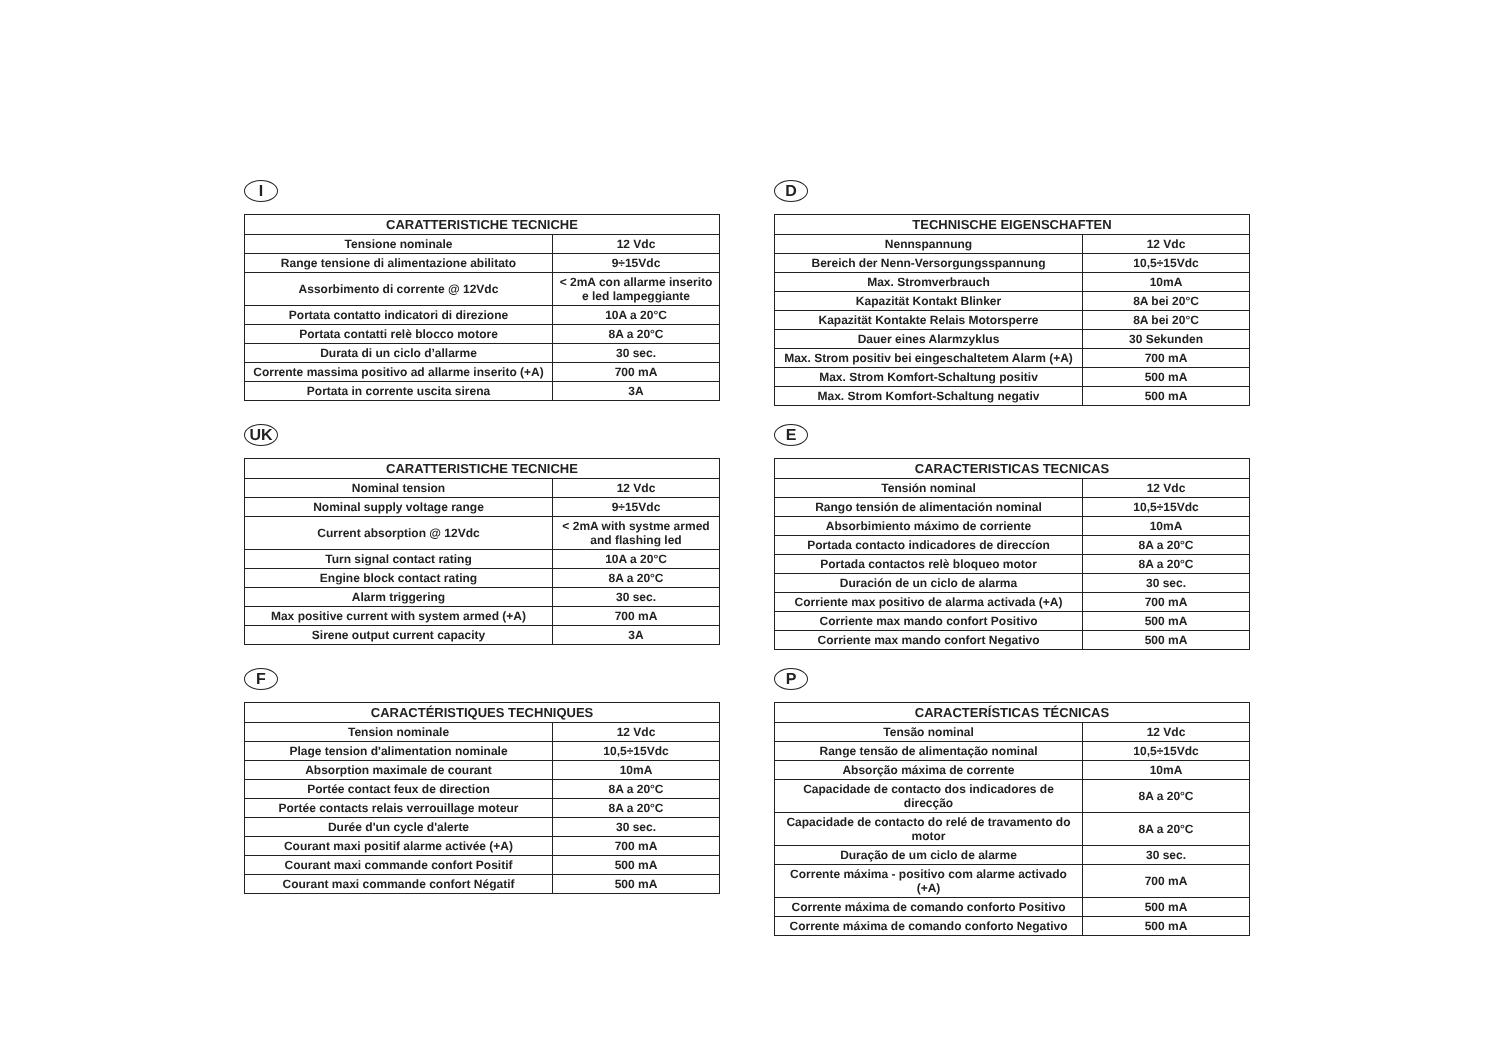I
| CARATTERISTICHE TECNICHE | |
| --- | --- |
| Tensione nominale | 12 Vdc |
| Range tensione di alimentazione abilitato | 9÷15Vdc |
| Assorbimento di corrente @ 12Vdc | < 2mA con allarme inserito e led lampeggiante |
| Portata contatto indicatori di direzione | 10A a 20°C |
| Portata contatti relè blocco motore | 8A a 20°C |
| Durata di un ciclo d’allarme | 30 sec. |
| Corrente massima positivo ad allarme inserito (+A) | 700 mA |
| Portata in corrente uscita sirena | 3A |
D
| TECHNISCHE EIGENSCHAFTEN | |
| --- | --- |
| Nennspannung | 12 Vdc |
| Bereich der Nenn-Versorgungsspannung | 10,5÷15Vdc |
| Max. Stromverbrauch | 10mA |
| Kapazität Kontakt Blinker | 8A bei 20°C |
| Kapazität Kontakte Relais Motorsperre | 8A bei 20°C |
| Dauer eines Alarmzyklus | 30 Sekunden |
| Max. Strom positiv bei eingeschaltetem Alarm (+A) | 700 mA |
| Max. Strom Komfort-Schaltung positiv | 500 mA |
| Max. Strom Komfort-Schaltung negativ | 500 mA |
UK
| CARATTERISTICHE TECNICHE | |
| --- | --- |
| Nominal tension | 12 Vdc |
| Nominal supply voltage range | 9÷15Vdc |
| Current absorption @ 12Vdc | < 2mA with systme armed and flashing led |
| Turn signal contact rating | 10A a 20°C |
| Engine block contact rating | 8A a 20°C |
| Alarm triggering | 30 sec. |
| Max positive current with system armed (+A) | 700 mA |
| Sirene output current capacity | 3A |
E
| CARACTERISTICAS TECNICAS | |
| --- | --- |
| Tensión nominal | 12 Vdc |
| Rango tensión de alimentación nominal | 10,5÷15Vdc |
| Absorbimiento máximo de corriente | 10mA |
| Portada contacto indicadores de direccíon | 8A a 20°C |
| Portada contactos relè bloqueo motor | 8A a 20°C |
| Duración de un ciclo de alarma | 30 sec. |
| Corriente max positivo de alarma activada (+A) | 700 mA |
| Corriente max mando confort Positivo | 500 mA |
| Corriente max mando confort Negativo | 500 mA |
F
| CARACTÉRISTIQUES TECHNIQUES | |
| --- | --- |
| Tension nominale | 12 Vdc |
| Plage tension d'alimentation nominale | 10,5÷15Vdc |
| Absorption maximale de courant | 10mA |
| Portée contact feux de direction | 8A a 20°C |
| Portée contacts relais verrouillage moteur | 8A a 20°C |
| Durée d'un cycle d'alerte | 30 sec. |
| Courant maxi positif alarme activée (+A) | 700 mA |
| Courant maxi commande confort Positif | 500 mA |
| Courant maxi commande confort Négatif | 500 mA |
P
| CARACTERÍSTICAS TÉCNICAS | |
| --- | --- |
| Tensão nominal | 12 Vdc |
| Range tensão de alimentação nominal | 10,5÷15Vdc |
| Absorção máxima de corrente | 10mA |
| Capacidade de contacto dos indicadores de direcção | 8A a 20°C |
| Capacidade de contacto do relé de travamento do motor | 8A a 20°C |
| Duração de um ciclo de alarme | 30 sec. |
| Corrente máxima - positivo com alarme activado (+A) | 700 mA |
| Corrente máxima de comando conforto Positivo | 500 mA |
| Corrente máxima de comando conforto Negativo | 500 mA |